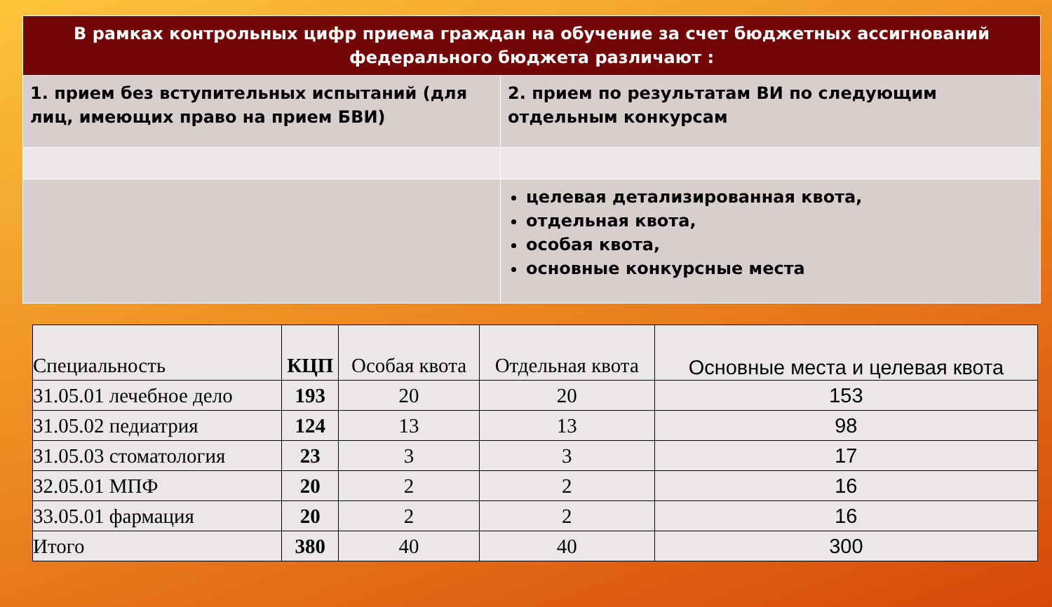| В рамках контрольных цифр приема граждан на обучение за счет бюджетных ассигнований федерального бюджета различают : | |
| --- | --- |
| 1. прием без вступительных испытаний (для лиц, имеющих право на прием БВИ) | 2. прием по результатам ВИ по следующим отдельным конкурсам |
| | целевая детализированная квота, отдельная квота, особая квота, основные конкурсные места |
| Специальность | КЦП | Особая квота | Отдельная квота | Основные места и целевая квота |
| --- | --- | --- | --- | --- |
| 31.05.01 лечебное дело | 193 | 20 | 20 | 153 |
| 31.05.02 педиатрия | 124 | 13 | 13 | 98 |
| 31.05.03 стоматология | 23 | 3 | 3 | 17 |
| 32.05.01 МПФ | 20 | 2 | 2 | 16 |
| 33.05.01 фармация | 20 | 2 | 2 | 16 |
| Итого | 380 | 40 | 40 | 300 |